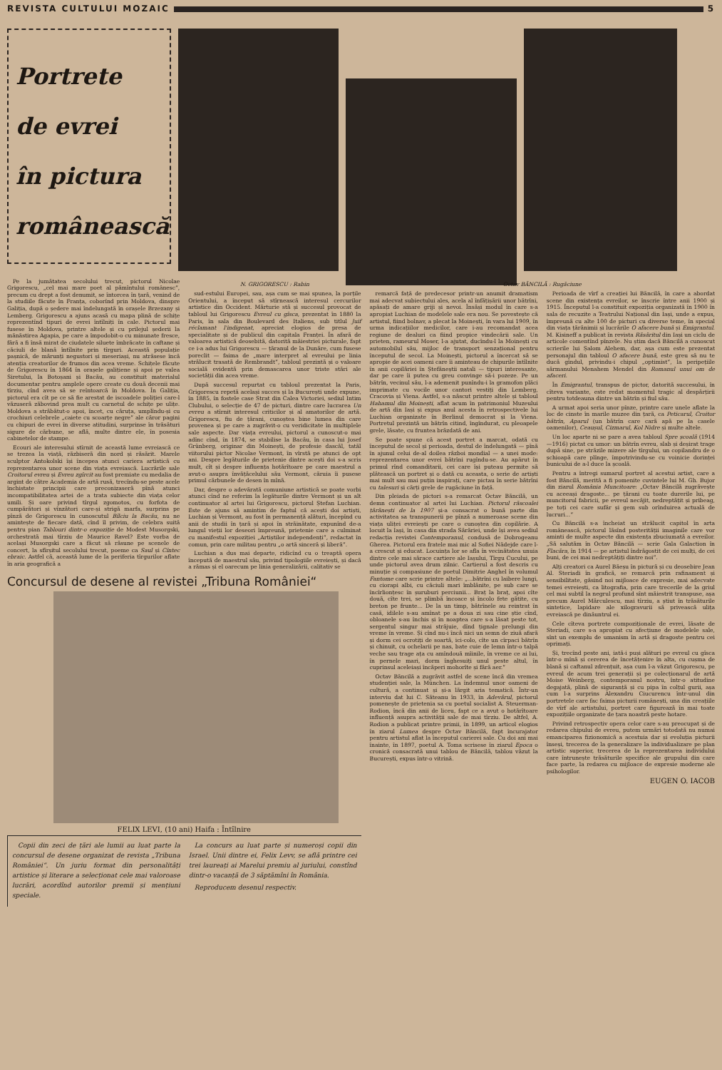REVISTA CULTULUI MOZAIC 5
Portrete
de evrei
în pictura
românească
Pe la jumătatea secolului trecut, pictorul Nicolae Grigorescu, „cel mai mare poet al pămîntului românesc“, precum cu drept a fost denumit, se întorcea în țară, venind de la studiile făcute în Franța, coborînd prin Moldova, dinspre Galiția, după o ședere mai îndelungată în orașele Brzezany și Lemberg. Grigorescu a ajuns acasă cu mapa plină de schițe reprezentînd tipuri de evrei întîlniți în cale. Pictorul mai fusese în Moldova, printre altele și cu prilejul șederii la mănăstirea Agapia, pe care a împodobit-o cu minunate fresce, fără a fi însă mirat de ciudatele siluete îmbrăcate în caftane și căciuli de blană întîlnite prin tîrguri. Această populație pașnică, de mărunți negustori și meseriași, nu atrăsese încă atenția creatorilor de frumos din acea vreme. Schițele făcute de Grigorescu în 1864 în orașele galițiene și apoi pe valea Siretului, la Botoșani și Bacău, au constituit materialul documentar pentru amplele opere create cu două decenii mai tîrziu, cînd avea să se reîntoarcă în Moldova. În Galiția, pictorul era cît pe ce să fie arestat de iscoadele poliției care-l văzuseră zăbovind prea mult cu carnetul de schițe pe ulițe. Moldova a străbătut-o apoi, încet, cu căruța, umplîndu-și cu crochiuri celebrele „caiete cu scoarțe negre“ ale căror pagini cu chipuri de evrei în diverse atitudini, surprinse în trăsături sigure de cărbune, se află, multe dintre ele, în posesia cabinetelor de stampe.
Ecouri ale interesului stîrnit de această lume evreiască ce se trezea la viață, răzbiseră din nord și răsărit. Marele sculptor Antokolski își începea atunci cariera artistică cu reprezentarea unor scene din viața evreiască. Lucrările sale Croitorul evreu și Evreu zgîrcit au fost premiate cu medalia de argint de către Academia de artă rusă, trecîndu-se peste acele închistate principii care preconizaseră pînă atunci incompatibilitatea artei de a trata subiecte din viața celor umili. Și oare privind tîrgul zgomotos, cu forfota de cumpărători și vînzători care-și strigă marfa, surprins pe pînză de Grigorescu în cunoscutul Bîlciu la Bacău, nu ne amintește de fiecare dată, cînd îl privim, de celebra suită pentru pian Tablouri dintr-o expoziție de Modest Musorgski, orchestrată mai tîrziu de Maurice Ravel? Este vorba de același Musorgski care a făcut să răsune pe scenele de concert, la sfîrșitul secolului trecut, poeme ca Saul și Cîntec ebraic. Astfel că, această lume de la periferia tîrgurilor aflate în aria geografică a
N. GRIGORESCU : Rabin
sud-estului Europei, sau, așa cum se mai spunea, la porțile Orientului, a început să stîrnească interesul cercurilor artistice din Occident. Mărturie stă și succesul provocat de tabloul lui Grigorescu Evreul cu gîsca, prezentat în 1880 la Paris, în sala din Boulevard des Italiens, sub titlul Juif réclamant l'indigenat, apreciat elogios de presa de specialitate și de publicul din capitala Franței. În afară de valoarea artistică deosebită, datorită măiestriei picturale, fapt ce i-a adus lui Grigorescu — țăranul de la Dunăre, cum fusese poreclit — faima de „mare interpret al evreului pe linia strălucit trasată de Rembrandt“, tabloul prezintă și o valoare socială evidentă prin demascarea unor triste stări ale societății din acea vreme.
După succesul repurtat cu tabloul prezentat la Paris, Grigorescu repetă același succes și la București unde expune, în 1885, în fostele case Strat din Calea Victoriei, sediul Intim Clubului, o selecție de 47 de picturi, dintre care lucrarea Un evreu a stîrnit interesul criticilor și al amatorilor de artă. Grigorescu, fiu de țărani, cunoștea bine lumea din care provenea și pe care a zugrăvit-o cu veridicitate în multiplele sale aspecte. Dar viața evreului, pictorul a cunoscut-o mai adînc cînd, în 1874, se stabilise la Bacău, în casa lui Josef Grünberg, originar din Moinești, de profesie dascăl, tatăl viitorului pictor Nicolae Vermont, în vîrstă pe atunci de opt ani. Despre legăturile de prietenie dintre acești doi s-a scris mult, cît și despre influența hotărîtoare pe care maestrul a avut-o asupra învățăcelului său Vermont, căruia îi pusese primul cărbunele de desen în mînă.
Dar, despre o adevărată comuniune artistică se poate vorbi atunci cînd ne referim la legăturile dintre Vermont și un alt continuator al artei lui Grigorescu, pictorul Ștefan Luchian. Este de ajuns să amintim de faptul că acești doi artiști, Luchian și Vermont, au fost în permanență alături, începînd cu anii de studii în țară și apoi în străinătate, expunînd de-a lungul vieții lor deseori împreună, prietenie care a culminat cu manifestul expoziției „Artiștilor independenți“, redactat în comun, prin care militau pentru „o artă sinceră și liberă“.
Luchian a dus mai departe, ridicînd cu o treaptă opera începută de maestrul său, privind tipologiile evreiești, și dacă a rămas și el oarecum pe linia generalizării, calitativ se
Concursul de desene al revistei „Tribuna României“
FELIX LEVI, (10 ani) Haifa : Întîlnire
Copii din zeci de țări ale lumii au luat parte la concursul de desene organizat de revista „Tribuna României“. Un juriu format din personalități artistice și literare a selecționat cele mai valoroase lucrări, acordînd autorilor premii și mențiuni speciale.
La concurs au luat parte și numeroși copii din Israel. Unii dintre ei, Felix Levv, se află printre cei trei laureați ai Marelui premiu al juriului, constînd dintr-o vacanță de 3 săptămîni în România.
Reproducem desenul respectiv.
Octav BĂNCILĂ : Rugăciune
remarcă față de predecesor printr-un anumit dramatism mai adecvat subiectului ales, acela al înfățișării unor bătrîni, apăsați de amare griji și nevoi. Însăși modul în care s-a apropiat Luchian de modelele sale era nou. Se povestește că artistul, fiind bolnav, a plecat la Moinești, în vara lui 1909, în urma indicațiilor medicilor, care i-au recomandat acea regiune de dealuri ca fiind propice vindecării sale. Un prieten, rameurul Moser, l-a ajutat, ducîndu-l la Moinești cu automobilul său, mijloc de transport senzațional pentru începutul de secol. La Moinești, pictorul a încercat să se apropie de acei oameni care îi aminteau de chipurile întîlnite în anii copilăriei în Ștefăneștii natali — tipuri interesante, dar pe care îi putea cu greu convinge să-i pozeze. Pe un bătrîn, vecinul său, l-a ademenit punîndu-i la gramofon plăci imprimate cu vocile unor cantori vestiți din Lemberg, Cracovia și Viena. Astfel, s-a născut printre altele și tabloul Hahamul din Moinești, aflat acum în patrimoniul Muzeului de artă din Iași și expus anul acesta în retrospectivele lui Luchian organizate în Berlinul democrat și la Viena. Portretul prezintă un bătrîn citind, îngîndurat, cu pleoapele grele, lăsate, cu fruntea brăzdată de ani.
Se poate spune că acest portret a marcat, odată cu începutul de secol și perioada, destul de îndelungată — pînă în ajunul celui de-al doilea război mondial — a unei mode: reprezentarea unor evrei bătrîni rugîndu-se. Au apărut în primul rînd comanditarii, cei care își puteau permite să plătească un portret și o dată cu aceasta, o serie de artiști mai mult sau mai puțin inspirați, care pictau în serie bătrîni cu talesuri și cărți grele de rugăciune în față.
Din pleiada de pictori s-a remarcat Octav Băncilă, un demn continuator al artei lui Luchian. Pictorul răscoalei țărănești de la 1907 și-a consacrat o bună parte din activitatea sa transpunerii pe pînză a numeroase scene din viața uliței evreiești pe care o cunoștea din copilărie. A locuit la Iași, în casa din strada Sărăriei, unde își avea sediul redacția revistei Contemporanul, condusă de Dobrogeanu Gherea. Pictorul era fratele mai mic al Sofiei Nădejde care l-a crescut și educat. Locuința lor se afla în vecinătatea unuia dintre cele mai sărace cartiere ale Iașului, Tîrgu Cucului, pe unde pictorul avea drum zilnic. Cartierul a fost descris cu minuție și compasiune de poetul Dimitrie Anghel în volumul Fantome care scrie printre altele: „...bătrîni cu laibere lungi, cu ciorapi albi, cu căciuli mari îmblănite, pe sub care se încîrlionțesc în șuruburi perciunii... Braț la braț, apoi cîte două, cîte trei, se plimbă încoace și încolo fete gătite, cu breton pe frunte... De la un timp, bătrînele au reintrat în casă, idilele s-au amînat pe a doua zi sau cine știe cînd, obloanele s-au închis și în noaptea care s-a lăsat peste tot, sergentul singur mai străjuie, dînd țignale prelungi din vreme în vreme. Și cînd nu-i încă nici un semn de ziuă afară și dorm cei ocrotiți de soartă, ici-colo, cîte un cîrpaci bătrîn și chinuit, cu ochelarii pe nas, bate cuie de lemn într-o talpă veche sau trage ața cu amîndouă mîinile, în vreme ce ai lui, în pernele mari, dorm înghesuiți unul peste altul, în cuprinsul aceleiași încăperi mohorîte și fără aer.“
Octav Băncilă a zugrăvit astfel de scene încă din vremea studenției sale, la München. La îndemnul unor oameni de cultură, a continuat și și-a lărgit aria tematică. Într-un interviu dat lui C. Săteanu în 1933, în Adevărul, pictorul pomenește de prietenia sa cu poetul socialist A. Steuerman-Rodion, încă din anii de liceu, fapt ce a avut o hotărîtoare influență asupra activității sale de mai tîrziu. De altfel, A. Rodion a publicat printre primii, în 1899, un articol elogios în ziarul Lumea despre Octav Băncilă, fapt încurajator pentru artistul aflat la începutul carierei sale. Cu doi ani mai înainte, în 1897, poetul A. Toma scrisese în ziarul Epoca o cronică consacrată unui tablou de Băncilă, tablou văzut la București, expus într-o vitrină.
Perioada de vîrf a creației lui Băncilă, în care a abordat scene din existența evreilor, se înscrie între anii 1900 și 1915. Începutul l-a constituit expoziția organizată în 1900 în sala de recuzite a Teatrului Național din Iași, unde a expus, împreună cu alte 100 de picturi cu diverse teme, în special din viața țărănimii și lucrările O afacere bună și Emigrantul. M. Kisineff a publicat în revista Răsăritul din Iași un ciclu de articole comentînd pînzele. Nu știm dacă Băncilă a cunoscut scrierile lui Șalom Alehem, dar, așa cum este prezentat personajul din tabloul O afacere bună, este greu să nu te ducă gîndul, privindu-i chipul „optimist“, la peripețiile sărmanului Menahem Mendel din Romanul unui om de afaceri.
În Emigrantul, transpus de pictor, datorită succesului, în cîteva variante, este redat momentul tragic al despărțirii pentru totdeauna dintre un bătrîn și fiul său.
A urmat apoi seria unor pînze, printre care unele aflate la loc de cinste în marile muzee din țară, ca Peticarul, Croitor bătrîn, Aparul (un bătrîn care cară apă pe la casele oamenilor), Ceaușul, Cizmarul, Kol Nidre și multe altele.
Un loc aparte ni se pare a avea tabloul Spre școală (1914—1916) pictat cu umor: un bătrîn evreu, slab și deșirat trage după sine, pe străzile mizere ale tîrgului, un copilandru de o șchioapă care plînge, împotrivindu-se cu voinicie dorinței bunicului de a-l duce la școală.
Pentru a întregi sumarul portret al acestui artist, care a fost Băncilă, merită a fi pomenite cuvintele lui M. Gh. Bujor din ziarul România Muncitoare: „Octav Băncilă zugrăvește cu aceeași dragoste... pe țărani cu toate durerile lui, pe muncitorul fabricii, pe evreul necăjit, nedreptățit și pribeag, pe toți cei care sufăr și gem sub orînduirea actuală de lucruri...“
Cu Băncilă s-a încheiat un strălucit capitol în arta românească, pictorul lăsînd posterității imaginile care vor aminti de multe aspecte din existența zbuciumată a evreilor. „Să salutăm în Octav Băncilă — scrie Gala Galaction în Flacăra, în 1914 — pe artistul îndrăgostit de cei mulți, de cei buni, de cei mai nedreptățiți dintre noi“.
Alți creatori ca Aurel Băeșu în pictură și cu deosebire Jean Al. Steriadi în grafică, se remarcă prin rafinament și sensibilitate, găsind noi mijloace de expresie, mai adecvate temei evreiești, ca litografia, prin care trecerile de la griul cel mai subtil la negrul profund sînt măiestrit transpuse, așa precum Aurel Mărculescu, mai tîrziu, a știut în trăsăturile sintetice, lapidare ale xilogravurii să privească ulița evreiască pe dinăuntrul ei.
Cele cîteva portrete compoziționale de evrei, lăsate de Steriadi, care s-a apropiat cu afecțiune de modelele sale, sînt un exemplu de umanism în artă și dragoste pentru cei oprimați.
Și, trecînd peste ani, iată-i puși alături pe evreul cu gîsca într-o mînă și cererea de încetățenire în alta, cu cușma de blană și caftanul zdrențuit, așa cum l-a văzut Grigorescu, pe evreul de acum trei generații și pe colecționarul de artă Moise Weinberg, contemporanul nostru, într-o atitudine degajată, plină de siguranță și cu pipa în colțul gurii, așa cum l-a surprins Alexandru Ciucurencu într-unul din portretele care fac faima picturii românești, una din creațiile de vîrf ale artistului, portret care figurează în mai toate expozițiile organizate de țara noastră peste hotare.
Privind retrospectiv opera celor care s-au preocupat și de redarea chipului de evreu, putem urmări totodată nu numai emanciparea fizionomică a acestuia dar și evoluția picturii înseși, trecerea de la generalizare la individualizare pe plan artistic superior, trecerea de la reprezentarea individului care întrunește trăsăturile specifice ale grupului din care face parte, la redarea cu mijloace de expresie moderne ale psihologilor.
EUGEN O. IACOB